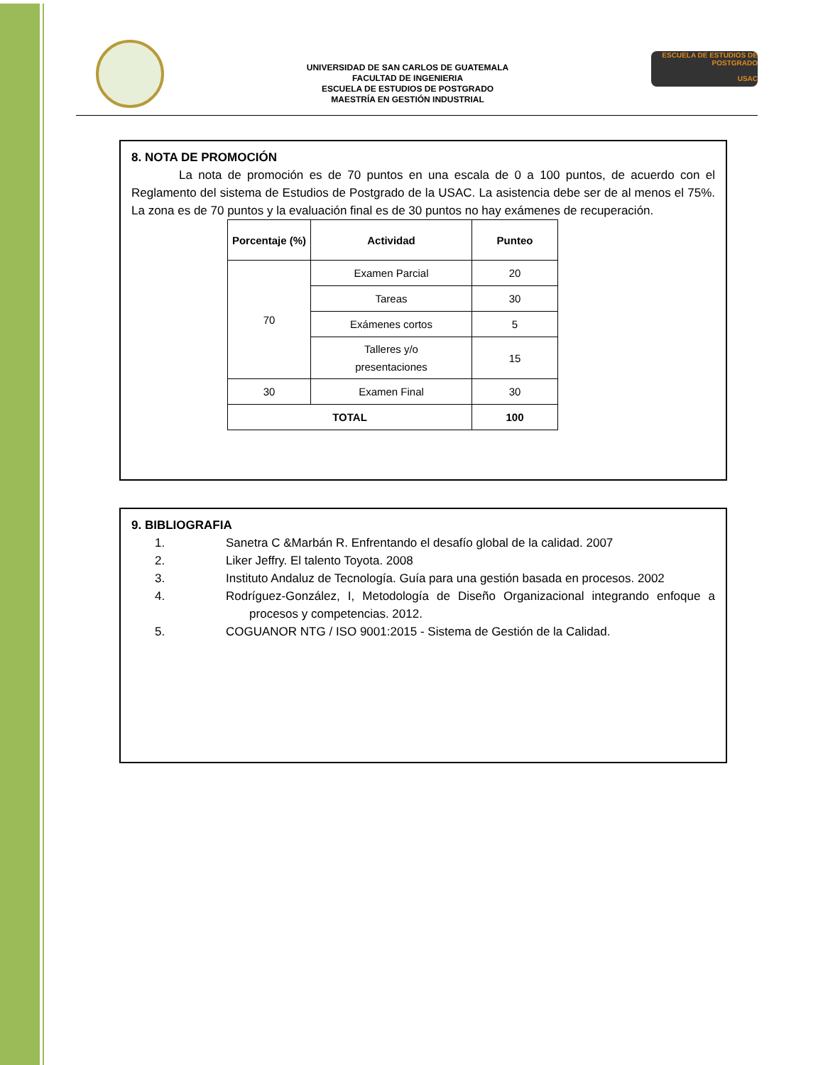UNIVERSIDAD DE SAN CARLOS DE GUATEMALA
FACULTAD DE INGENIERIA
ESCUELA DE ESTUDIOS DE POSTGRADO
MAESTRÍA EN GESTIÓN INDUSTRIAL
ESCUELA DE ESTUDIOS DE POSTGRADO
USAC
8. NOTA DE PROMOCIÓN
La nota de promoción es de 70 puntos en una escala de 0 a 100 puntos, de acuerdo con el Reglamento del sistema de Estudios de Postgrado de la USAC. La asistencia debe ser de al menos el 75%. La zona es de 70 puntos y la evaluación final es de 30 puntos no hay exámenes de recuperación.
| Porcentaje (%) | Actividad | Punteo |
| --- | --- | --- |
| 70 | Examen Parcial | 20 |
| | Tareas | 30 |
| | Exámenes cortos | 5 |
| | Talleres y/o presentaciones | 15 |
| 30 | Examen Final | 30 |
| TOTAL | | 100 |
9. BIBLIOGRAFIA
1. Sanetra C &Marbán R. Enfrentando el desafío global de la calidad. 2007
2. Liker Jeffry. El talento Toyota. 2008
3. Instituto Andaluz de Tecnología. Guía para una gestión basada en procesos. 2002
4. Rodríguez-González, I, Metodología de Diseño Organizacional integrando enfoque a procesos y competencias. 2012.
5. COGUANOR NTG / ISO 9001:2015 - Sistema de Gestión de la Calidad.